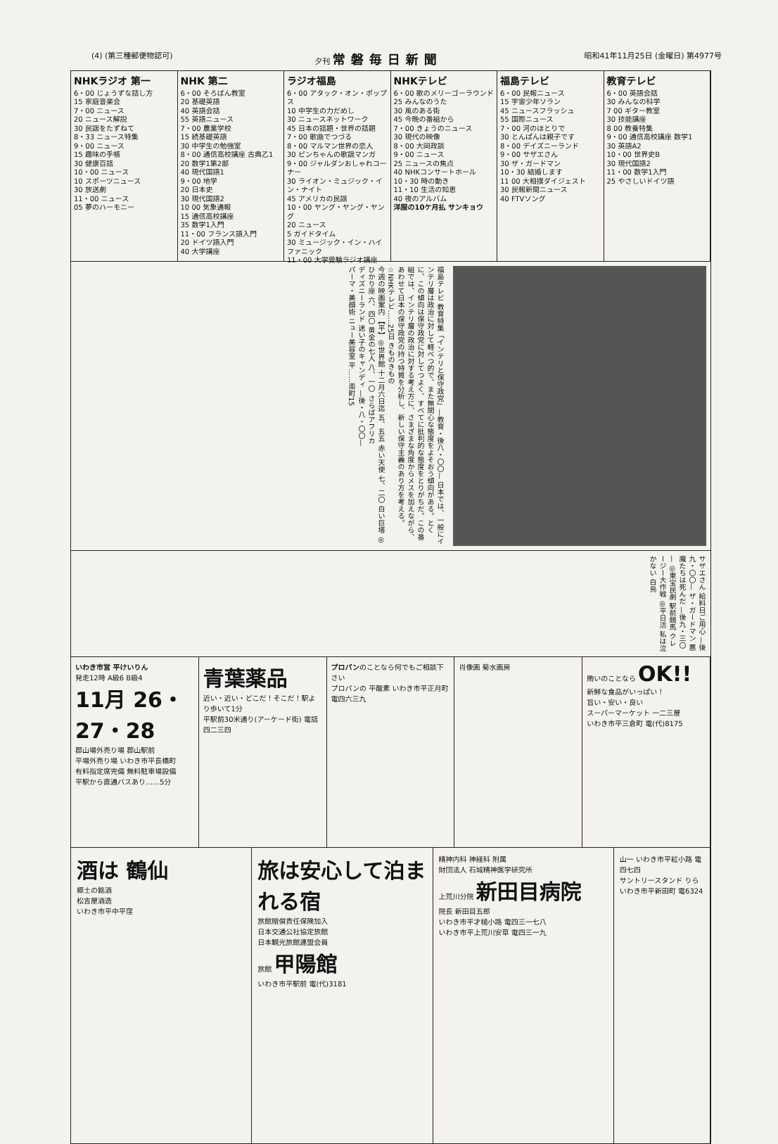(4) (第三種郵便物認可) 夕刊 常磐毎日新聞 昭和41年11月25日 (金曜日) 第4977号
NHKラジオ 第一
6・00 じょうずな話し方
15 家庭音楽会
7・00 ニュース
20 ニュース解説
30 民謡をたずねて
8・33 ニュース特集
9・00 ニュース
15 趣味の手帳
30 健康百話
10・00 ニュース
10 スポーツニュース
30 放送劇
11・00 ニュース
05 夢のハーモニー
NHK 第二
6・00 そろばん教室
20 基礎英語
40 英語会話
55 英語ニュース
7・00 農業学校
15 続基礎英語
30 中学生の勉強室
8・00 通信高校講座 古典乙1
20 数学1第2部
40 現代国語1
9・00 地学
20 日本史
30 現代国語2
10 00 気象通報
15 通信高校講座
35 数学1入門
11・00 フランス語入門
20 ドイツ語入門
40 大学講座
ラジオ福島
6・00 アタック・オン・ポップス
10 中学生の力だめし
30 ニュースネットワーク
45 日本の話題・世界の話題
7・00 歌曲でつづる
8・00 マルマン世界の恋人
30 ピンちゃんの歌謡マンガ
9・00 ジャルダンおしゃれコーナー
30 ライオン・ミュジック・イン・ナイト
45 アメリカの民謡
10・00 ヤング・ヤング・ヤング
20 ニュース
5 ガイドタイム
30 ミュージック・イン・ハイファニック
11・00 大学受験ラジオ講座
NHKテレビ
6・00 歌のメリーゴーラウンド
25 みんなのうた
30 風のある街
45 今晩の番組から
7・00 きょうのニュース
30 現代の映像
8・00 大岡政談
9・00 ニュース
25 ニュースの焦点
40 NHKコンサートホール
10・30 時の動き
11・10 生活の知恵
40 夜のアルバム
洋服の10ケ月払 サンキョウ
福島テレビ
6・00 民報ニュース
15 宇宙少年ソラン
45 ニュースフラッシュ
55 国際ニュース
7・00 河のほとりで
30 とんぱんは親子です
8・00 デイズニーランド
9・00 サザエさん
30 ザ・ガードマン
10・30 結婚します
11 00 大相撲ダイジェスト
30 民報新聞ニュース
40 FTVソング
教育テレビ
6・00 英語会話
30 みんなの科学
7 00 ギター教室
30 技能講座
8 00 教養特集
9・00 通信高校講座 数学1
30 英語A2
10・00 世界史B
30 現代国語2
11・00 数学1入門
25 やさしいドイツ語
福島テレビ 教育特集「インテリと保守政党」—教育・後八・〇〇— 日本では、一般にインテリ層は政治に対して軽べつ的で、また無関心な態度をよそおう傾向がある。とくに、この傾向は保守政党に対してつよく、すべてに批判的な態度をとりがちだ。この番組では、インテリ層の政治に対する考え方に、さまざまな角度からメスを加えながら、あわせて日本の保守政党の持つ特質を分析し、新しい保守主義のあり方を考える。
☆NHKテレビ……25日 きものきもの
今週の映画案内 【平】◎世界館 十二月六日迄 五、五五 赤い天使 七、二〇 白い巨塔 ◎ひかり座 六、四〇 黄金の七人 八、一〇 さらばアフリカ
ディズニーランド 迷い子のキャンディ —後・八・〇〇—
パーマ・美顔術 ニュー美容室 平……南町15
サザエさん 給料日ご用心 —後九・〇〇— ザ・ガードマン 悪魔たちは死んだ —後九・三〇— ◎東宝民劇 駅前競馬 クレージー大作戦 ◎平日活 私は泣かない 白鳥
いわき市営 平けいりん
発走12時 A級6 B級4
11月 26・27・28
郡山場外売り場 郡山駅前
平場外売り場 いわき市平長橋町
有料指定席完備 無料駐車場設備
平駅から直通バスあり……5分
青葉薬品
近い・近い・どこだ！そこだ！駅より歩いて1分
平駅前30米通り(アーケード街) 電話四二三四
プロパンのことなら何でもご相談下さい
プロパンの 平酸素 いわき市平正月町 電四六三九
肖像画 菊水画房 賄いのことなら OK!!
新鮮な食品がいっぱい！
旨い・安い・良い
スーパーマーケット 一二三屋
いわき市平三倉町 電(代)8175
酒は 鶴仙
郷土の銘酒
松吉屋酒造
いわき市平中平窪
旅は安心して泊まれる宿
旅館賠償責任保険加入
日本交通公社協定旅館
日本観光旅館連盟会員
旅館 甲陽館
いわき市平駅前 電(代)3181
精神内科 神経科 附属
財団法人 石城精神医学研究所
上荒川分院 新田目病院
院長 新田目五郎
いわき市平才槌小路 電四三一七八
いわき市平上荒川安草 電四三一九
山一 いわき市平紅小路 電四七四
サントリースタンド りら いわき市平新田町 電6324